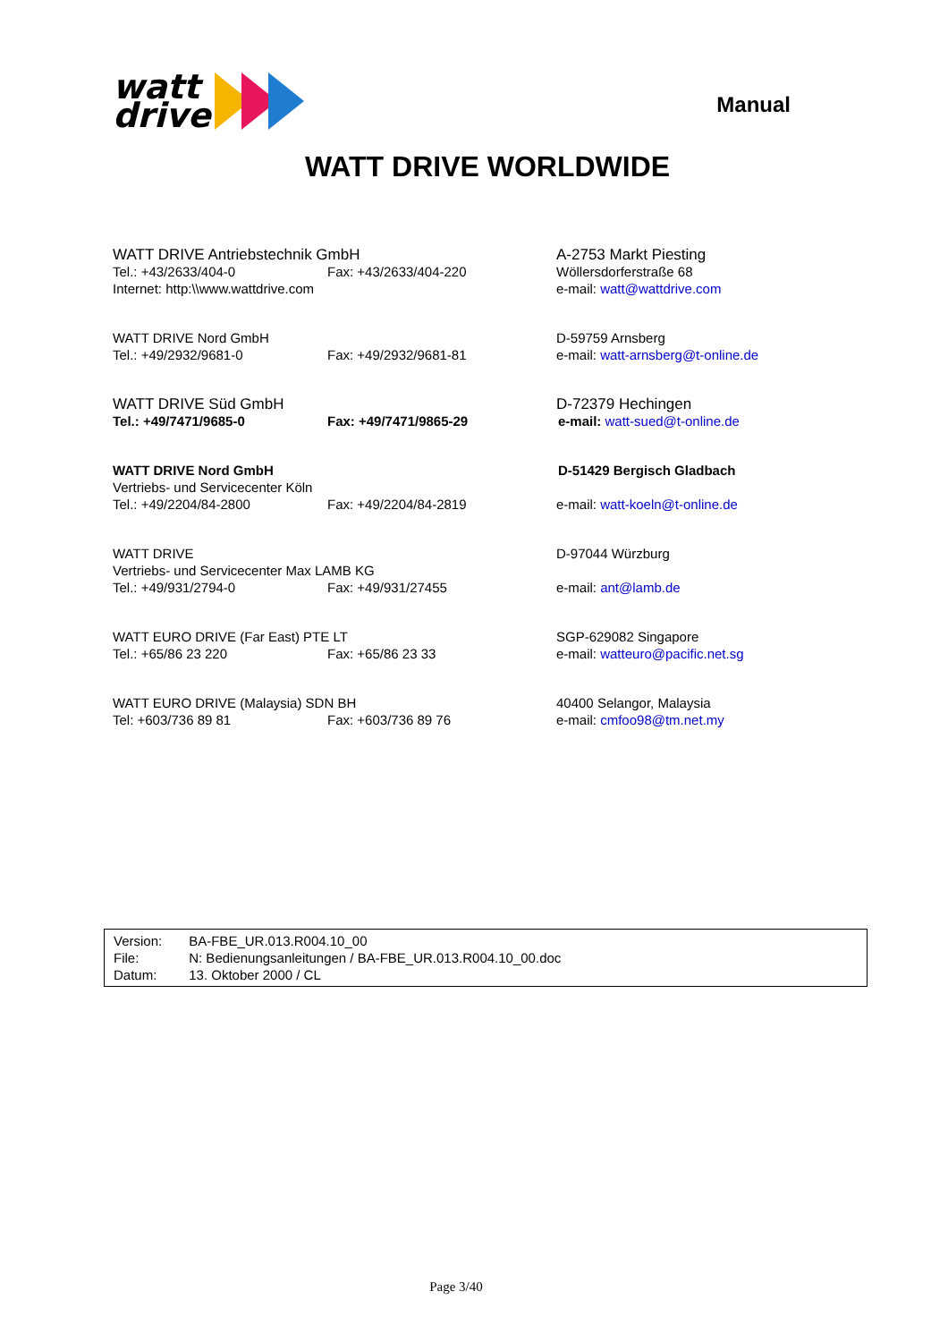watt
drive
Manual
WATT DRIVE WORLDWIDE
| WATT DRIVE Antriebstechnik GmbH | | A-2753 Markt Piesting |
| Tel.: +43/2633/404-0 | Fax: +43/2633/404-220 | Wöllersdorferstraße 68 |
| Internet: http:\\www.wattdrive.com | | e-mail: watt@wattdrive.com |
| WATT DRIVE Nord GmbH | | D-59759 Arnsberg |
| Tel.: +49/2932/9681-0 | Fax: +49/2932/9681-81 | e-mail: watt-arnsberg@t-online.de |
| WATT DRIVE Süd GmbH | | D-72379 Hechingen |
| Tel.: +49/7471/9685-0 | Fax: +49/7471/9865-29 | e-mail: watt-sued@t-online.de |
| WATT DRIVE Nord GmbH | | D-51429 Bergisch Gladbach |
| Vertriebs- und Servicecenter Köln | | |
| Tel.: +49/2204/84-2800 | Fax: +49/2204/84-2819 | e-mail: watt-koeln@t-online.de |
| WATT DRIVE | | D-97044 Würzburg |
| Vertriebs- und Servicecenter Max LAMB KG | | |
| Tel.: +49/931/2794-0 | Fax: +49/931/27455 | e-mail: ant@lamb.de |
| WATT EURO DRIVE (Far East) PTE LT | | SGP-629082 Singapore |
| Tel.: +65/86 23 220 | Fax: +65/86 23 33 | e-mail: watteuro@pacific.net.sg |
| WATT EURO DRIVE (Malaysia) SDN BH | | 40400 Selangor, Malaysia |
| Tel: +603/736 89 81 | Fax: +603/736 89 76 | e-mail: cmfoo98@tm.net.my |
| Version: | BA-FBE_UR.013.R004.10_00 |
| File: | N: Bedienungsanleitungen / BA-FBE_UR.013.R004.10_00.doc |
| Datum: | 13. Oktober 2000 / CL |
Page 3/40